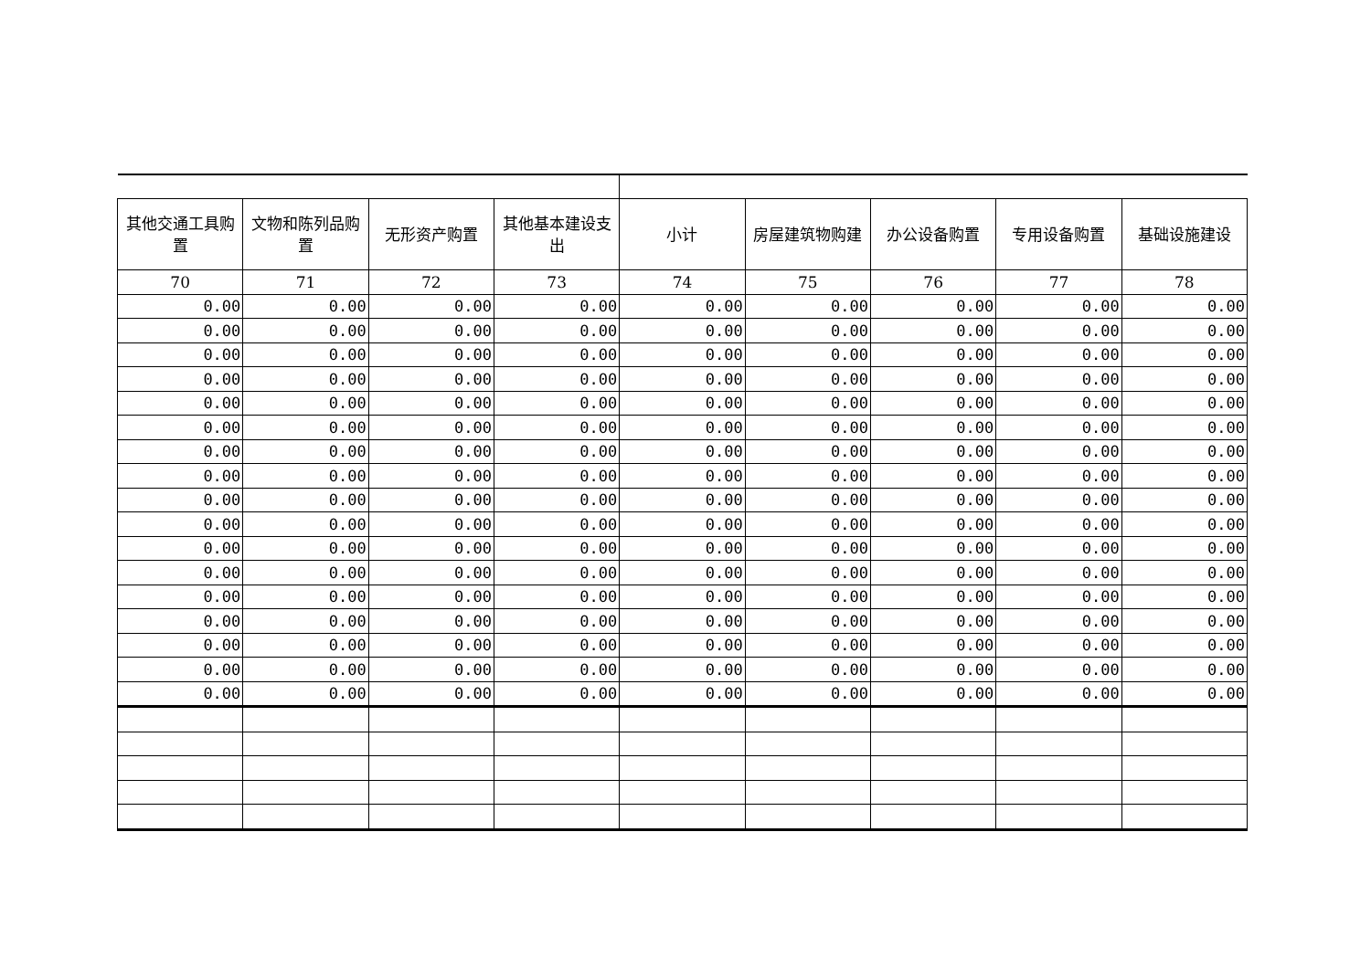| 其他交通工具购置 | 文物和陈列品购置 | 无形资产购置 | 其他基本建设支出 | 小计 | 房屋建筑物购建 | 办公设备购置 | 专用设备购置 | 基础设施建设 |
| --- | --- | --- | --- | --- | --- | --- | --- | --- |
| 70 | 71 | 72 | 73 | 74 | 75 | 76 | 77 | 78 |
| 0.00 | 0.00 | 0.00 | 0.00 | 0.00 | 0.00 | 0.00 | 0.00 | 0.00 |
| 0.00 | 0.00 | 0.00 | 0.00 | 0.00 | 0.00 | 0.00 | 0.00 | 0.00 |
| 0.00 | 0.00 | 0.00 | 0.00 | 0.00 | 0.00 | 0.00 | 0.00 | 0.00 |
| 0.00 | 0.00 | 0.00 | 0.00 | 0.00 | 0.00 | 0.00 | 0.00 | 0.00 |
| 0.00 | 0.00 | 0.00 | 0.00 | 0.00 | 0.00 | 0.00 | 0.00 | 0.00 |
| 0.00 | 0.00 | 0.00 | 0.00 | 0.00 | 0.00 | 0.00 | 0.00 | 0.00 |
| 0.00 | 0.00 | 0.00 | 0.00 | 0.00 | 0.00 | 0.00 | 0.00 | 0.00 |
| 0.00 | 0.00 | 0.00 | 0.00 | 0.00 | 0.00 | 0.00 | 0.00 | 0.00 |
| 0.00 | 0.00 | 0.00 | 0.00 | 0.00 | 0.00 | 0.00 | 0.00 | 0.00 |
| 0.00 | 0.00 | 0.00 | 0.00 | 0.00 | 0.00 | 0.00 | 0.00 | 0.00 |
| 0.00 | 0.00 | 0.00 | 0.00 | 0.00 | 0.00 | 0.00 | 0.00 | 0.00 |
| 0.00 | 0.00 | 0.00 | 0.00 | 0.00 | 0.00 | 0.00 | 0.00 | 0.00 |
| 0.00 | 0.00 | 0.00 | 0.00 | 0.00 | 0.00 | 0.00 | 0.00 | 0.00 |
| 0.00 | 0.00 | 0.00 | 0.00 | 0.00 | 0.00 | 0.00 | 0.00 | 0.00 |
| 0.00 | 0.00 | 0.00 | 0.00 | 0.00 | 0.00 | 0.00 | 0.00 | 0.00 |
| 0.00 | 0.00 | 0.00 | 0.00 | 0.00 | 0.00 | 0.00 | 0.00 | 0.00 |
| 0.00 | 0.00 | 0.00 | 0.00 | 0.00 | 0.00 | 0.00 | 0.00 | 0.00 |